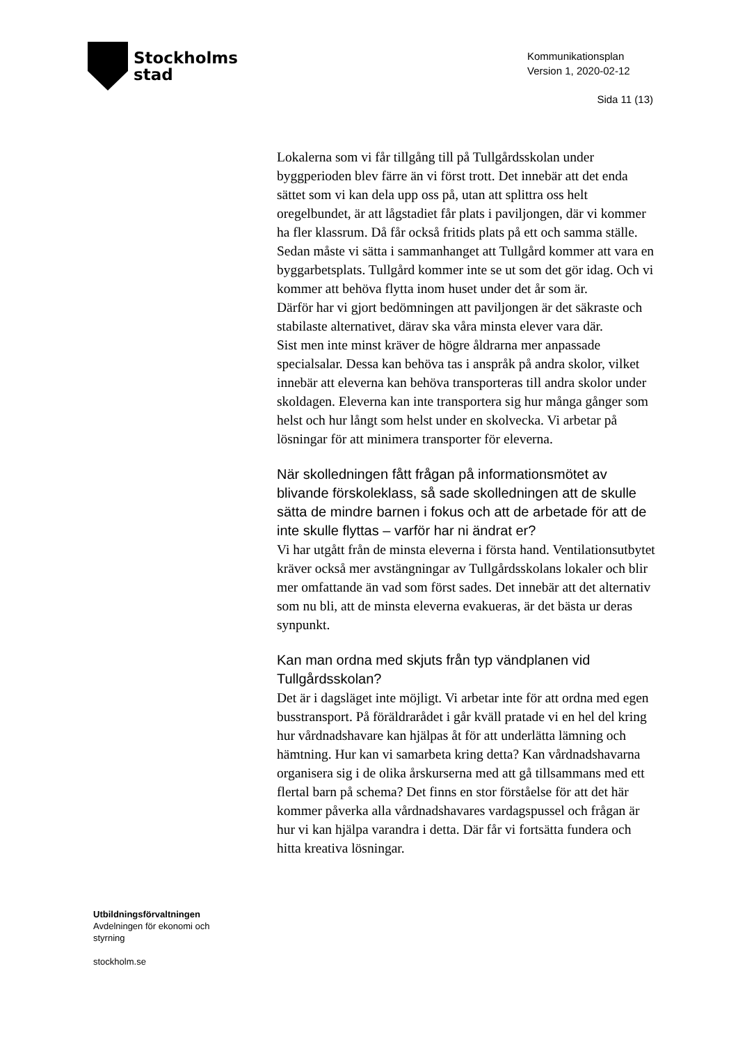Stockholms
stad
Kommunikationsplan
Version 1, 2020-02-12
Sida 11 (13)
Lokalerna som vi får tillgång till på Tullgårdsskolan under byggperioden blev färre än vi först trott. Det innebär att det enda sättet som vi kan dela upp oss på, utan att splittra oss helt oregelbundet, är att lågstadiet får plats i paviljongen, där vi kommer ha fler klassrum. Då får också fritids plats på ett och samma ställe.
Sedan måste vi sätta i sammanhanget att Tullgård kommer att vara en byggarbetsplats. Tullgård kommer inte se ut som det gör idag. Och vi kommer att behöva flytta inom huset under det år som är.
Därför har vi gjort bedömningen att paviljongen är det säkraste och stabilaste alternativet, därav ska våra minsta elever vara där.
Sist men inte minst kräver de högre åldrarna mer anpassade specialsalar. Dessa kan behöva tas i anspråk på andra skolor, vilket innebär att eleverna kan behöva transporteras till andra skolor under skoldagen. Eleverna kan inte transportera sig hur många gånger som helst och hur långt som helst under en skolvecka. Vi arbetar på lösningar för att minimera transporter för eleverna.
När skolledningen fått frågan på informationsmötet av blivande förskoleklass, så sade skolledningen att de skulle sätta de mindre barnen i fokus och att de arbetade för att de inte skulle flyttas – varför har ni ändrat er?
Vi har utgått från de minsta eleverna i första hand. Ventilationsutbytet kräver också mer avstängningar av Tullgårdsskolans lokaler och blir mer omfattande än vad som först sades. Det innebär att det alternativ som nu bli, att de minsta eleverna evakueras, är det bästa ur deras synpunkt.
Kan man ordna med skjuts från typ vändplanen vid Tullgårdsskolan?
Det är i dagsläget inte möjligt. Vi arbetar inte för att ordna med egen busstransport. På föräldrarådet i går kväll pratade vi en hel del kring hur vårdnadshavare kan hjälpas åt för att underlätta lämning och hämtning. Hur kan vi samarbeta kring detta? Kan vårdnadshavarna organisera sig i de olika årskurserna med att gå tillsammans med ett flertal barn på schema? Det finns en stor förståelse för att det här kommer påverka alla vårdnadshavares vardagspussel och frågan är hur vi kan hjälpa varandra i detta. Där får vi fortsätta fundera och hitta kreativa lösningar.
Utbildningsförvaltningen
Avdelningen för ekonomi och
styrning
stockholm.se